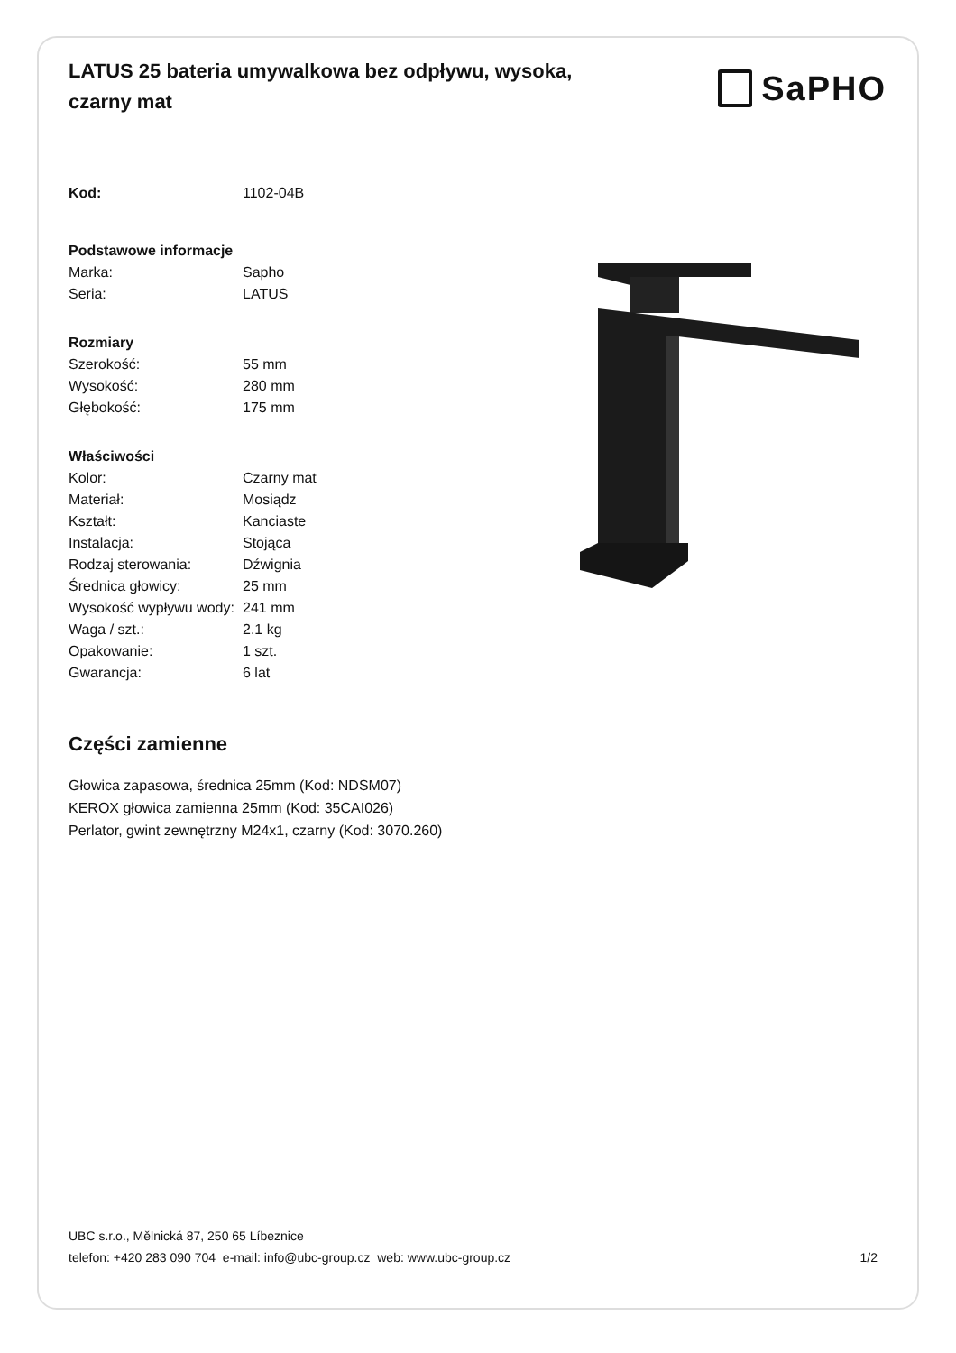LATUS 25 bateria umywalkowa bez odpływu, wysoka, czarny mat
SaPHO
| Kod: | 1102-04B |
| Podstawowe informacje | |
| Marka: | Sapho |
| Seria: | LATUS |
| Rozmiary | |
| Szerokość: | 55 mm |
| Wysokość: | 280 mm |
| Głębokość: | 175 mm |
| Właściwości | |
| Kolor: | Czarny mat |
| Materiał: | Mosiądz |
| Kształt: | Kanciaste |
| Instalacja: | Stojąca |
| Rodzaj sterowania: | Dźwignia |
| Średnica głowicy: | 25 mm |
| Wysokość wypływu wody: | 241 mm |
| Waga / szt.: | 2.1 kg |
| Opakowanie: | 1 szt. |
| Gwarancja: | 6 lat |
Części zamienne
Głowica zapasowa, średnica 25mm (Kod: NDSM07)
KEROX głowica zamienna 25mm (Kod: 35CAI026)
Perlator, gwint zewnętrzny M24x1, czarny (Kod: 3070.260)
UBC s.r.o., Mělnická 87, 250 65 Líbeznice
telefon: +420 283 090 704 e-mail: info@ubc-group.cz web: www.ubc-group.cz
1/2